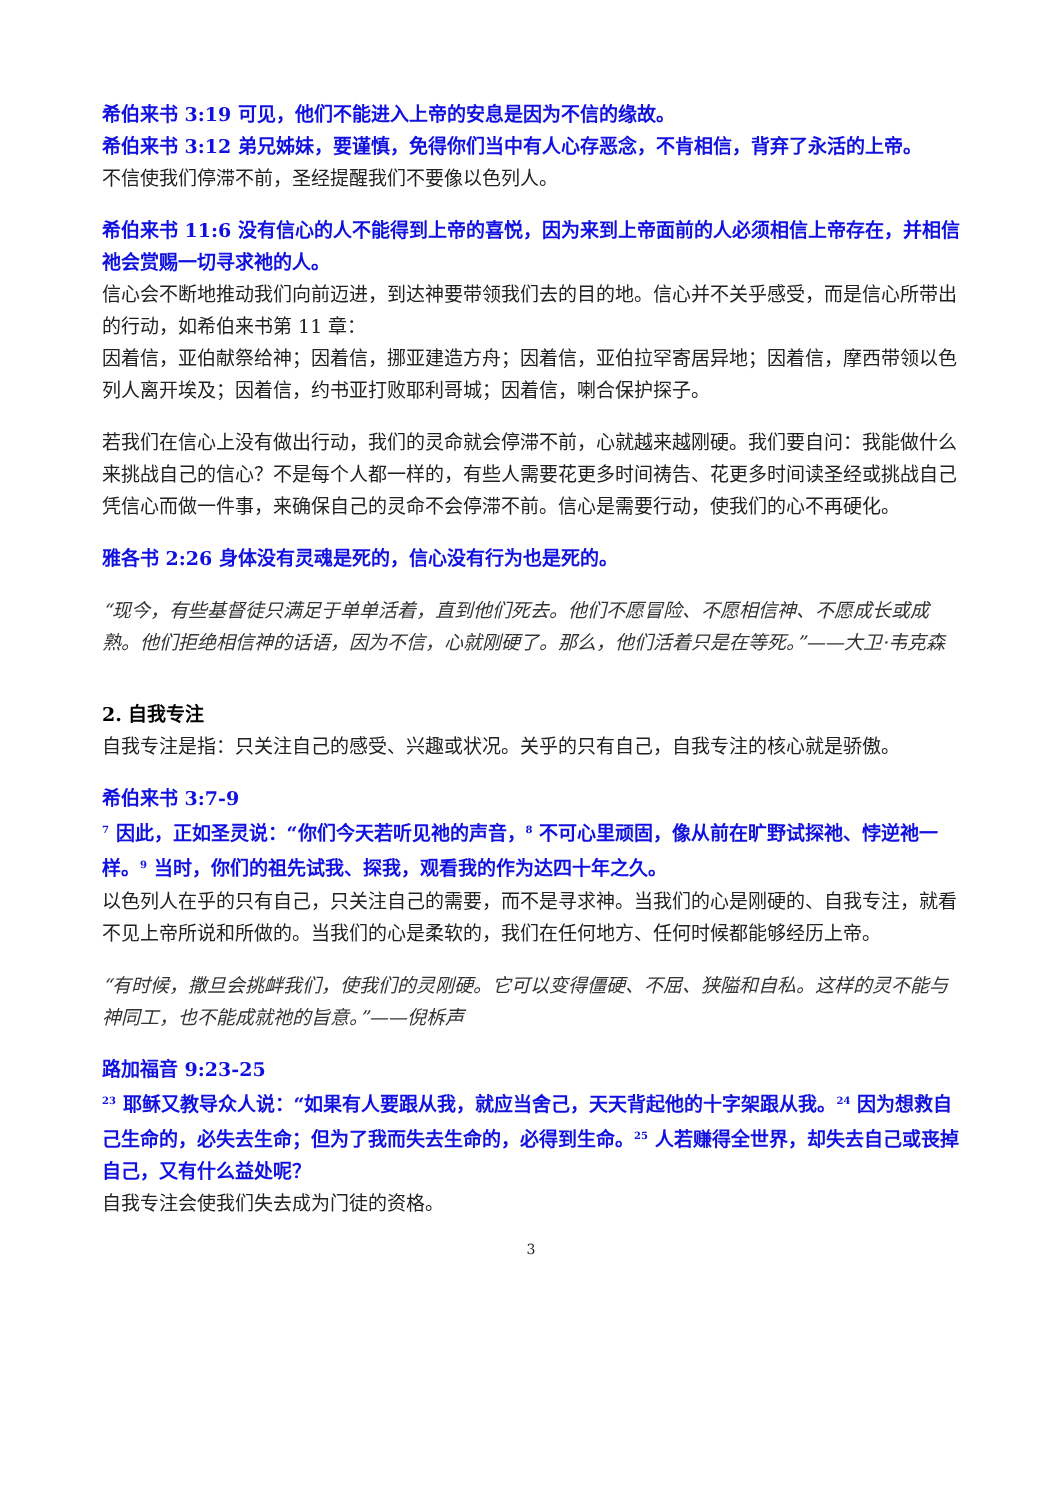希伯来书 3:19 可见，他们不能进入上帝的安息是因为不信的缘故。
希伯来书 3:12 弟兄姊妹，要谨慎，免得你们当中有人心存恶念，不肯相信，背弃了永活的上帝。
不信使我们停滞不前，圣经提醒我们不要像以色列人。
希伯来书 11:6 没有信心的人不能得到上帝的喜悦，因为来到上帝面前的人必须相信上帝存在，并相信祂会赏赐一切寻求祂的人。
信心会不断地推动我们向前迈进，到达神要带领我们去的目的地。信心并不关乎感受，而是信心所带出的行动，如希伯来书第 11 章：
因着信，亚伯献祭给神；因着信，挪亚建造方舟；因着信，亚伯拉罕寄居异地；因着信，摩西带领以色列人离开埃及；因着信，约书亚打败耶利哥城；因着信，喇合保护探子。
若我们在信心上没有做出行动，我们的灵命就会停滞不前，心就越来越刚硬。我们要自问：我能做什么来挑战自己的信心？不是每个人都一样的，有些人需要花更多时间祷告、花更多时间读圣经或挑战自己凭信心而做一件事，来确保自己的灵命不会停滞不前。信心是需要行动，使我们的心不再硬化。
雅各书 2:26 身体没有灵魂是死的，信心没有行为也是死的。
“现今，有些基督徒只满足于单单活着，直到他们死去。他们不愿冒险、不愿相信神、不愿成长或成熟。他们拒绝相信神的话语，因为不信，心就刚硬了。那么，他们活着只是在等死。”——大卫·韦克森
2. 自我专注
自我专注是指：只关注自己的感受、兴趣或状况。关乎的只有自己，自我专注的核心就是骄傲。
希伯来书 3:7-9
<sup>7</sup> 因此，正如圣灵说：“你们今天若听见祂的声音，<sup>8</sup> 不可心里顽固，像从前在旷野试探祂、悖逆祂一样。<sup>9</sup> 当时，你们的祖先试我、探我，观看我的作为达四十年之久。
以色列人在乎的只有自己，只关注自己的需要，而不是寻求神。当我们的心是刚硬的、自我专注，就看不见上帝所说和所做的。当我们的心是柔软的，我们在任何地方、任何时候都能够经历上帝。
“有时候，撒旦会挑衅我们，使我们的灵刚硬。它可以变得僵硬、不屈、狭隘和自私。这样的灵不能与神同工，也不能成就祂的旨意。”——倪柝声
路加福音 9:23-25
<sup>23</sup> 耶稣又教导众人说：“如果有人要跟从我，就应当舍己，天天背起他的十字架跟从我。<sup>24</sup> 因为想救自己生命的，必失去生命；但为了我而失去生命的，必得到生命。<sup>25</sup> 人若赚得全世界，却失去自己或丧掉自己，又有什么益处呢？
自我专注会使我们失去成为门徒的资格。
3